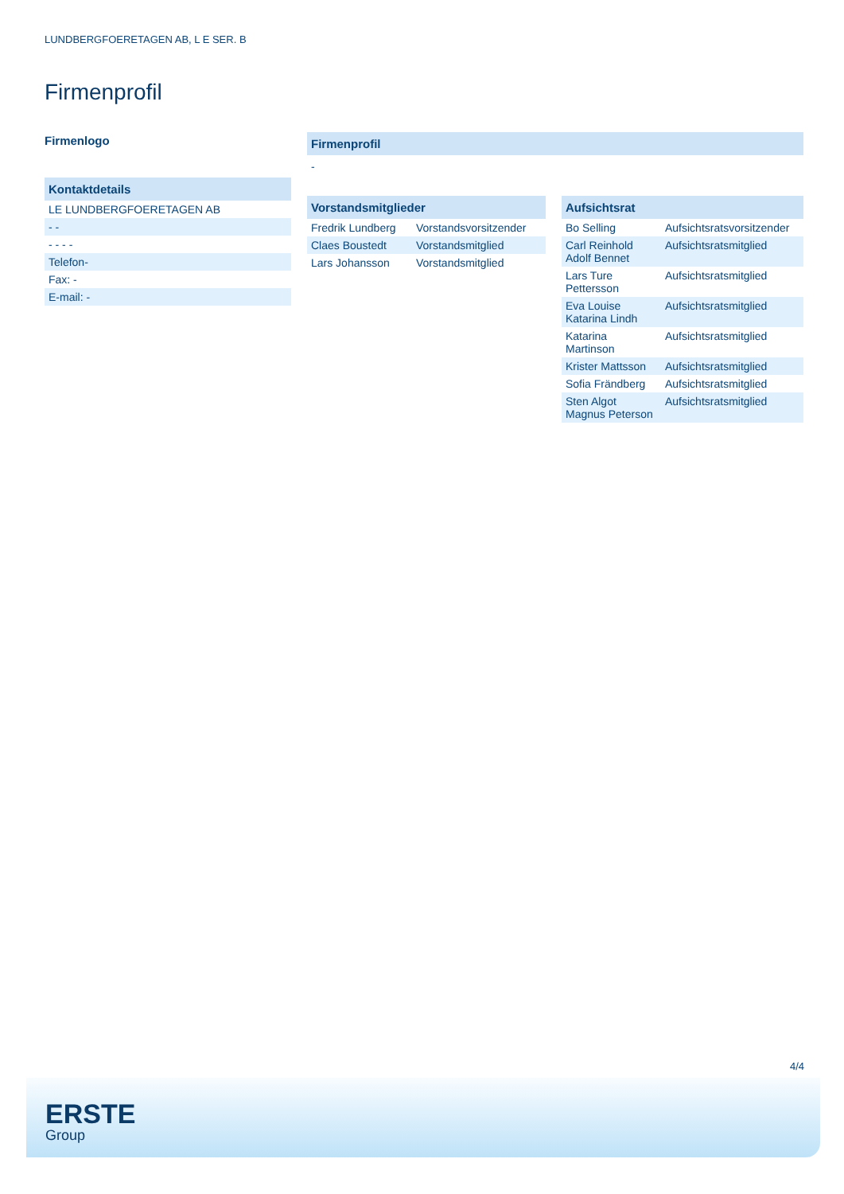LUNDBERGFOERETAGEN AB, L E SER. B
Firmenprofil
Firmenlogo
Kontaktdetails
| LE LUNDBERGFOERETAGEN AB |
| - - |
| - - - - |
| Telefon- |
| Fax: - |
| E-mail: - |
Firmenprofil
-
Vorstandsmitglieder
| Fredrik Lundberg | Vorstandsvorsitzender |
| Claes Boustedt | Vorstandsmitglied |
| Lars Johansson | Vorstandsmitglied |
Aufsichtsrat
| Bo Selling | Aufsichtsratsvorsitzender |
| Carl Reinhold Adolf Bennet | Aufsichtsratsmitglied |
| Lars Ture Pettersson | Aufsichtsratsmitglied |
| Eva Louise Katarina Lindh | Aufsichtsratsmitglied |
| Katarina Martinson | Aufsichtsratsmitglied |
| Krister Mattsson | Aufsichtsratsmitglied |
| Sofia Frändberg | Aufsichtsratsmitglied |
| Sten Algot Magnus Peterson | Aufsichtsratsmitglied |
4/4
ERSTE
Group